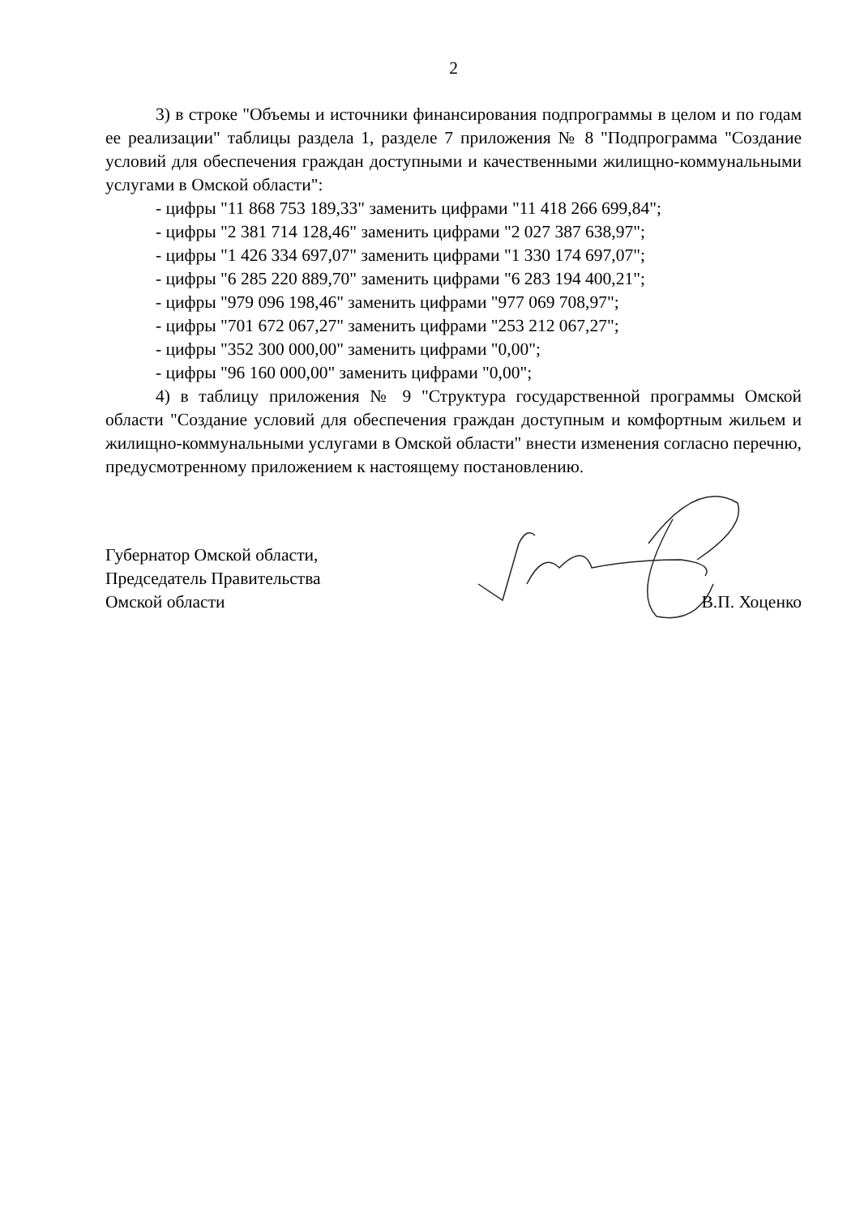2
3) в строке "Объемы и источники финансирования подпрограммы в целом и по годам ее реализации" таблицы раздела 1, разделе 7 приложения № 8 "Подпрограмма "Создание условий для обеспечения граждан доступными и качественными жилищно-коммунальными услугами в Омской области":
- цифры "11 868 753 189,33" заменить цифрами "11 418 266 699,84";
- цифры "2 381 714 128,46" заменить цифрами "2 027 387 638,97";
- цифры "1 426 334 697,07" заменить цифрами "1 330 174 697,07";
- цифры "6 285 220 889,70" заменить цифрами "6 283 194 400,21";
- цифры "979 096 198,46" заменить цифрами "977 069 708,97";
- цифры "701 672 067,27" заменить цифрами "253 212 067,27";
- цифры "352 300 000,00" заменить цифрами "0,00";
- цифры "96 160 000,00" заменить цифрами "0,00";
4) в таблицу приложения № 9 "Структура государственной программы Омской области "Создание условий для обеспечения граждан доступным и комфортным жильем и жилищно-коммунальными услугами в Омской области" внести изменения согласно перечню, предусмотренному приложением к настоящему постановлению.
Губернатор Омской области,
Председатель Правительства
Омской области
В.П. Хоценко